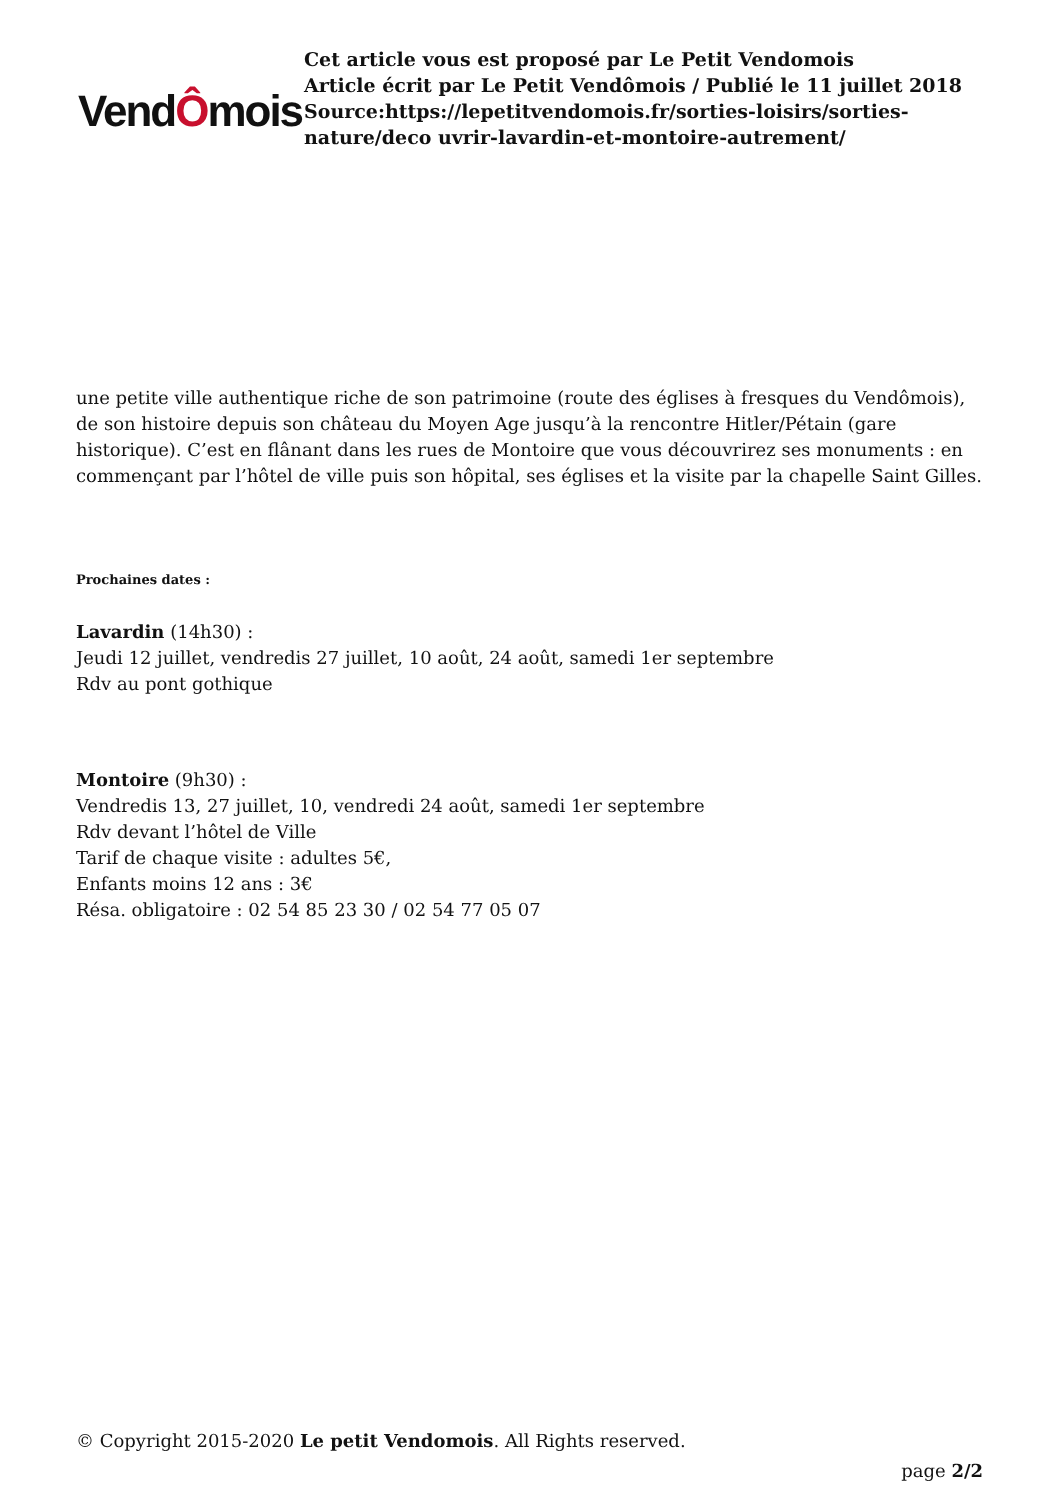VendÔmois
Cet article vous est proposé par Le Petit Vendomois
Article écrit par Le Petit Vendômois / Publié le 11 juillet 2018
Source:https://lepetitvendomois.fr/sorties-loisirs/sorties-nature/deco uvrir-lavardin-et-montoire-autrement/
une petite ville authentique riche de son patrimoine (route des églises à fresques du Vendômois), de son histoire depuis son château du Moyen Age jusqu’à la rencontre Hitler/Pétain (gare historique). C’est en flânant dans les rues de Montoire que vous découvrirez ses monuments : en commençant par l’hôtel de ville puis son hôpital, ses églises et la visite par la chapelle Saint Gilles.
Prochaines dates :
Lavardin (14h30) :
Jeudi 12 juillet, vendredis 27 juillet, 10 août, 24 août, samedi 1er septembre
Rdv au pont gothique
Montoire (9h30) :
Vendredis 13, 27 juillet, 10, vendredi 24 août, samedi 1er septembre
Rdv devant l’hôtel de Ville
Tarif de chaque visite : adultes 5€,
Enfants moins 12 ans : 3€
Résa. obligatoire : 02 54 85 23 30 / 02 54 77 05 07
© Copyright 2015-2020 Le petit Vendomois. All Rights reserved.
page 2/2